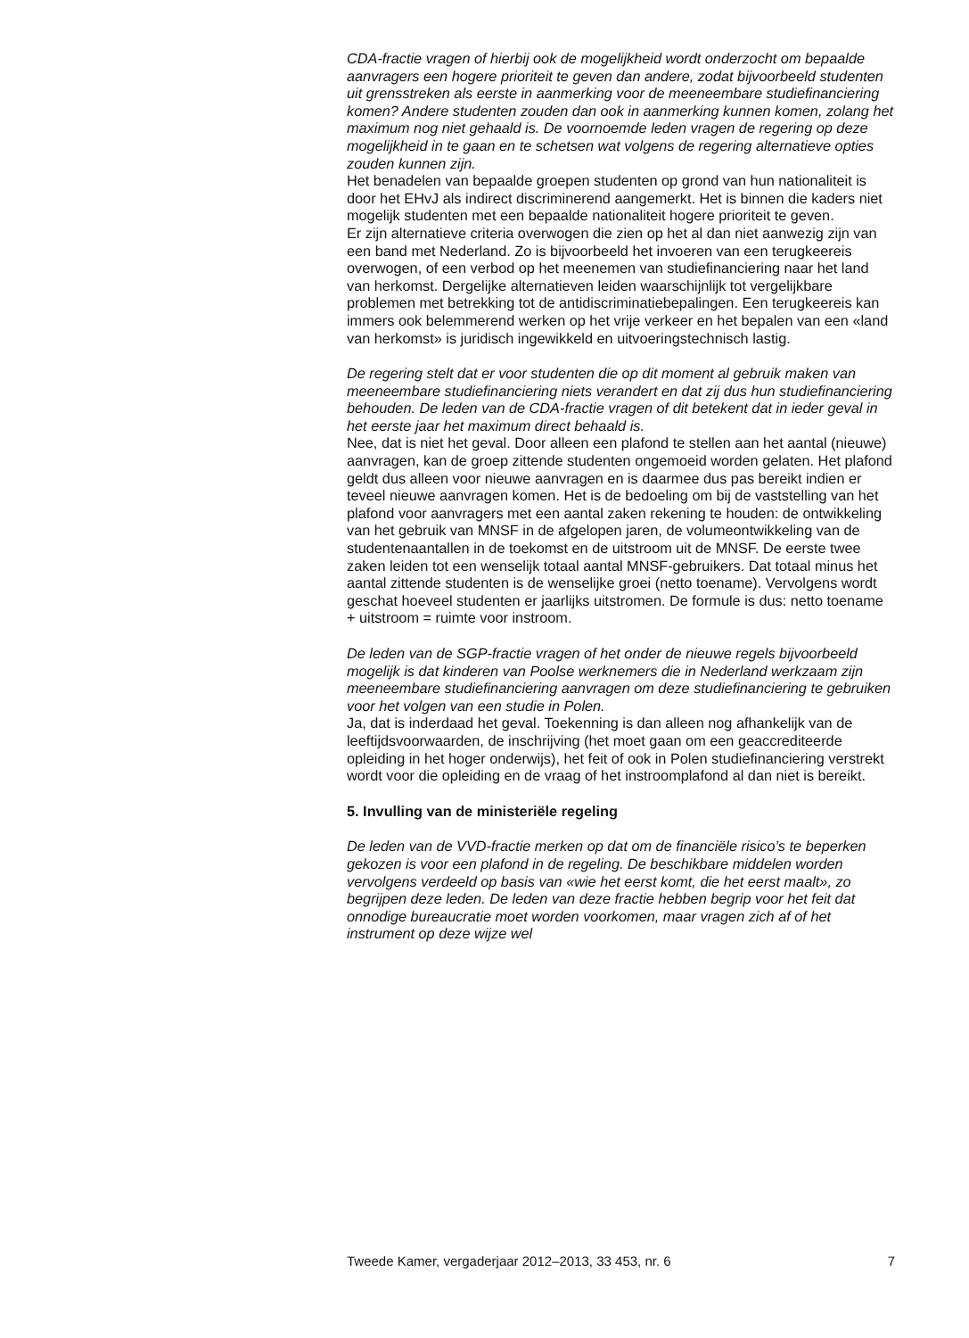CDA-fractie vragen of hierbij ook de mogelijkheid wordt onderzocht om bepaalde aanvragers een hogere prioriteit te geven dan andere, zodat bijvoorbeeld studenten uit grensstreken als eerste in aanmerking voor de meeneembare studiefinanciering komen? Andere studenten zouden dan ook in aanmerking kunnen komen, zolang het maximum nog niet gehaald is. De voornoemde leden vragen de regering op deze mogelijkheid in te gaan en te schetsen wat volgens de regering alternatieve opties zouden kunnen zijn.
Het benadelen van bepaalde groepen studenten op grond van hun nationaliteit is door het EHvJ als indirect discriminerend aangemerkt. Het is binnen die kaders niet mogelijk studenten met een bepaalde nationaliteit hogere prioriteit te geven.
Er zijn alternatieve criteria overwogen die zien op het al dan niet aanwezig zijn van een band met Nederland. Zo is bijvoorbeeld het invoeren van een terugkeereis overwogen, of een verbod op het meenemen van studiefinanciering naar het land van herkomst. Dergelijke alternatieven leiden waarschijnlijk tot vergelijkbare problemen met betrekking tot de antidiscriminatiebepalingen. Een terugkeereis kan immers ook belemmerend werken op het vrije verkeer en het bepalen van een «land van herkomst» is juridisch ingewikkeld en uitvoeringstechnisch lastig.
De regering stelt dat er voor studenten die op dit moment al gebruik maken van meeneembare studiefinanciering niets verandert en dat zij dus hun studiefinanciering behouden. De leden van de CDA-fractie vragen of dit betekent dat in ieder geval in het eerste jaar het maximum direct behaald is.
Nee, dat is niet het geval. Door alleen een plafond te stellen aan het aantal (nieuwe) aanvragen, kan de groep zittende studenten ongemoeid worden gelaten. Het plafond geldt dus alleen voor nieuwe aanvragen en is daarmee dus pas bereikt indien er teveel nieuwe aanvragen komen. Het is de bedoeling om bij de vaststelling van het plafond voor aanvragers met een aantal zaken rekening te houden: de ontwikkeling van het gebruik van MNSF in de afgelopen jaren, de volumeontwikkeling van de studentenaantallen in de toekomst en de uitstroom uit de MNSF. De eerste twee zaken leiden tot een wenselijk totaal aantal MNSF-gebruikers. Dat totaal minus het aantal zittende studenten is de wenselijke groei (netto toename). Vervolgens wordt geschat hoeveel studenten er jaarlijks uitstromen. De formule is dus: netto toename + uitstroom = ruimte voor instroom.
De leden van de SGP-fractie vragen of het onder de nieuwe regels bijvoorbeeld mogelijk is dat kinderen van Poolse werknemers die in Nederland werkzaam zijn meeneembare studiefinanciering aanvragen om deze studiefinanciering te gebruiken voor het volgen van een studie in Polen.
Ja, dat is inderdaad het geval. Toekenning is dan alleen nog afhankelijk van de leeftijdsvoorwaarden, de inschrijving (het moet gaan om een geaccrediteerde opleiding in het hoger onderwijs), het feit of ook in Polen studiefinanciering verstrekt wordt voor die opleiding en de vraag of het instroomplafond al dan niet is bereikt.
5. Invulling van de ministeriële regeling
De leden van de VVD-fractie merken op dat om de financiële risico’s te beperken gekozen is voor een plafond in de regeling. De beschikbare middelen worden vervolgens verdeeld op basis van «wie het eerst komt, die het eerst maalt», zo begrijpen deze leden. De leden van deze fractie hebben begrip voor het feit dat onnodige bureaucratie moet worden voorkomen, maar vragen zich af of het instrument op deze wijze wel
Tweede Kamer, vergaderjaar 2012–2013, 33 453, nr. 6 7